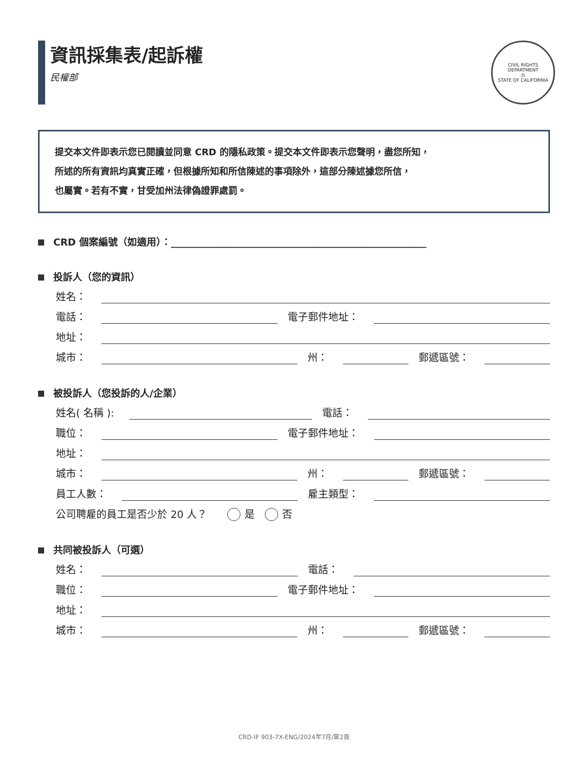資訊採集表/起訴權
民權部
CIVIL RIGHTS DEPARTMENT
⚖
STATE OF CALIFORNIA
提交本文件即表示您已閱讀並同意 CRD 的隱私政策。提交本文件即表示您聲明，盡您所知，
所述的所有資訊均真實正確，但根據所知和所信陳述的事項除外，這部分陳述據您所信，
也屬實。若有不實，甘受加州法律偽證罪處罰。
CRD 個案編號（如適用）：_____________________________________________________
投訴人（您的資訊）
姓名：
電話：
電子郵件地址：
地址：
城市：
州：
郵遞區號：
被投訴人（您投訴的人/企業）
姓名( 名稱 ):
電話：
職位：
電子郵件地址：
地址：
城市：
州：
郵遞區號：
員工人數：
雇主類型：
公司聘雇的員工是否少於 20 人？ 是 否
共同被投訴人（可選）
姓名：
電話：
職位：
電子郵件地址：
地址：
城市：
州：
郵遞區號：
CRD-IF 903-7X-ENG/2024年7月/第2頁